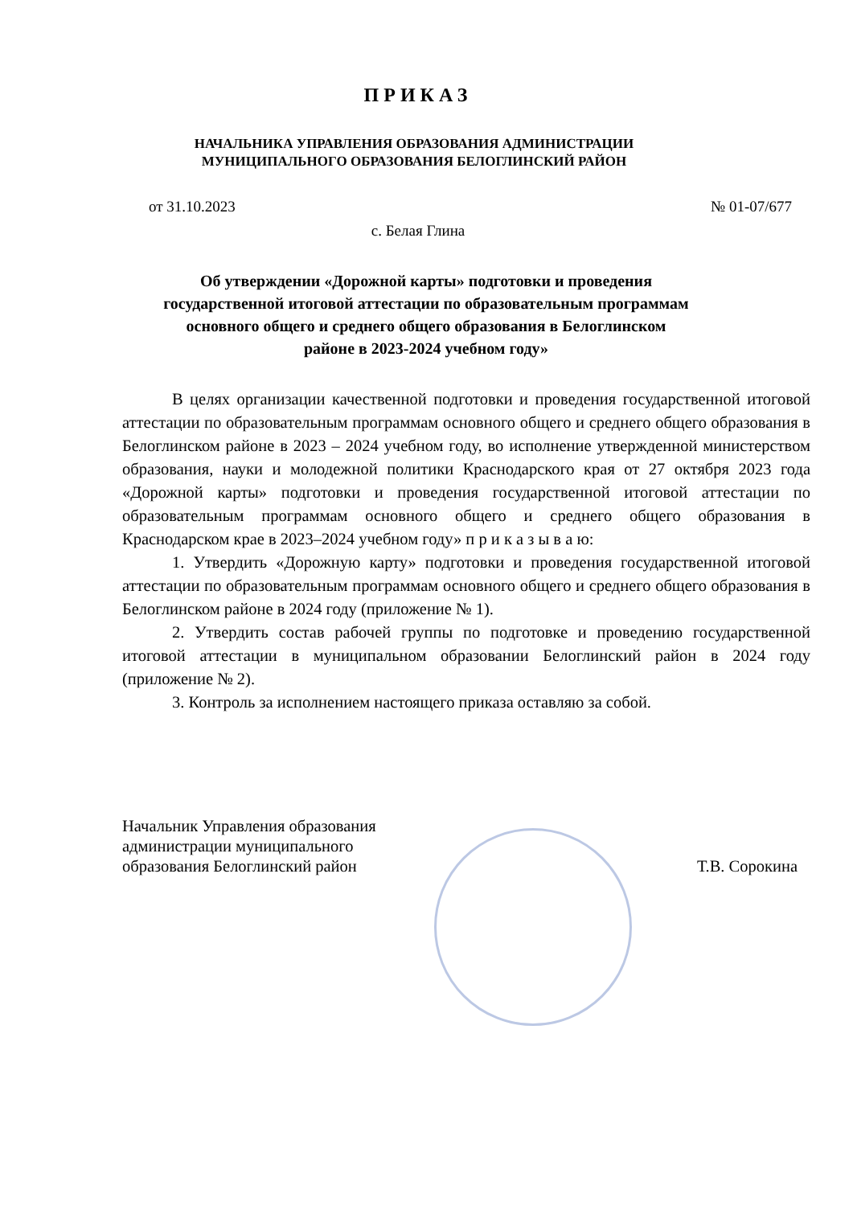ПРИКАЗ
НАЧАЛЬНИКА УПРАВЛЕНИЯ ОБРАЗОВАНИЯ АДМИНИСТРАЦИИ МУНИЦИПАЛЬНОГО ОБРАЗОВАНИЯ БЕЛОГЛИНСКИЙ РАЙОН
от 31.10.2023 № 01-07/677
с. Белая Глина
Об утверждении «Дорожной карты» подготовки и проведения государственной итоговой аттестации по образовательным программам основного общего и среднего общего образования в Белоглинском районе в 2023-2024 учебном году»
В целях организации качественной подготовки и проведения государственной итоговой аттестации по образовательным программам основного общего и среднего общего образования в Белоглинском районе в 2023 – 2024 учебном году, во исполнение утвержденной министерством образования, науки и молодежной политики Краснодарского края от 27 октября 2023 года «Дорожной карты» подготовки и проведения государственной итоговой аттестации по образовательным программам основного общего и среднего общего образования в Краснодарском крае в 2023–2024 учебном году» п р и к а з ы в а ю:
1. Утвердить «Дорожную карту» подготовки и проведения государственной итоговой аттестации по образовательным программам основного общего и среднего общего образования в Белоглинском районе в 2024 году (приложение № 1).
2. Утвердить состав рабочей группы по подготовке и проведению государственной итоговой аттестации в муниципальном образовании Белоглинский район в 2024 году (приложение № 2).
3. Контроль за исполнением настоящего приказа оставляю за собой.
Начальник Управления образования
администрации муниципального
образования Белоглинский район
Т.В. Сорокина